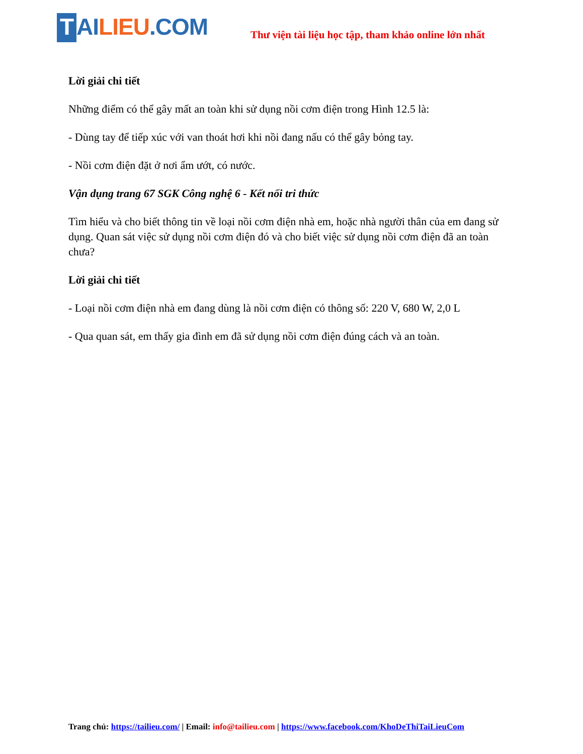T AI LIEU.COM
Thư viện tài liệu học tập, tham khảo online lớn nhất
Lời giải chi tiết
Những điểm có thể gây mất an toàn khi sử dụng nồi cơm điện trong Hình 12.5 là:
- Dùng tay để tiếp xúc với van thoát hơi khi nồi đang nấu có thể gây bỏng tay.
- Nồi cơm điện đặt ở nơi ẩm ướt, có nước.
Vận dụng trang 67 SGK Công nghệ 6 - Kết nối tri thức
Tìm hiểu và cho biết thông tin về loại nồi cơm điện nhà em, hoặc nhà người thân của em đang sử dụng. Quan sát việc sử dụng nồi cơm điện đó và cho biết việc sử dụng nồi cơm điện đã an toàn chưa?
Lời giải chi tiết
- Loại nồi cơm điện nhà em đang dùng là nồi cơm điện có thông số: 220 V, 680 W, 2,0 L
- Qua quan sát, em thấy gia đình em đã sử dụng nồi cơm điện đúng cách và an toàn.
Trang chủ: https://tailieu.com/ | Email: info@tailieu.com | https://www.facebook.com/KhoDeThiTaiLieuCom